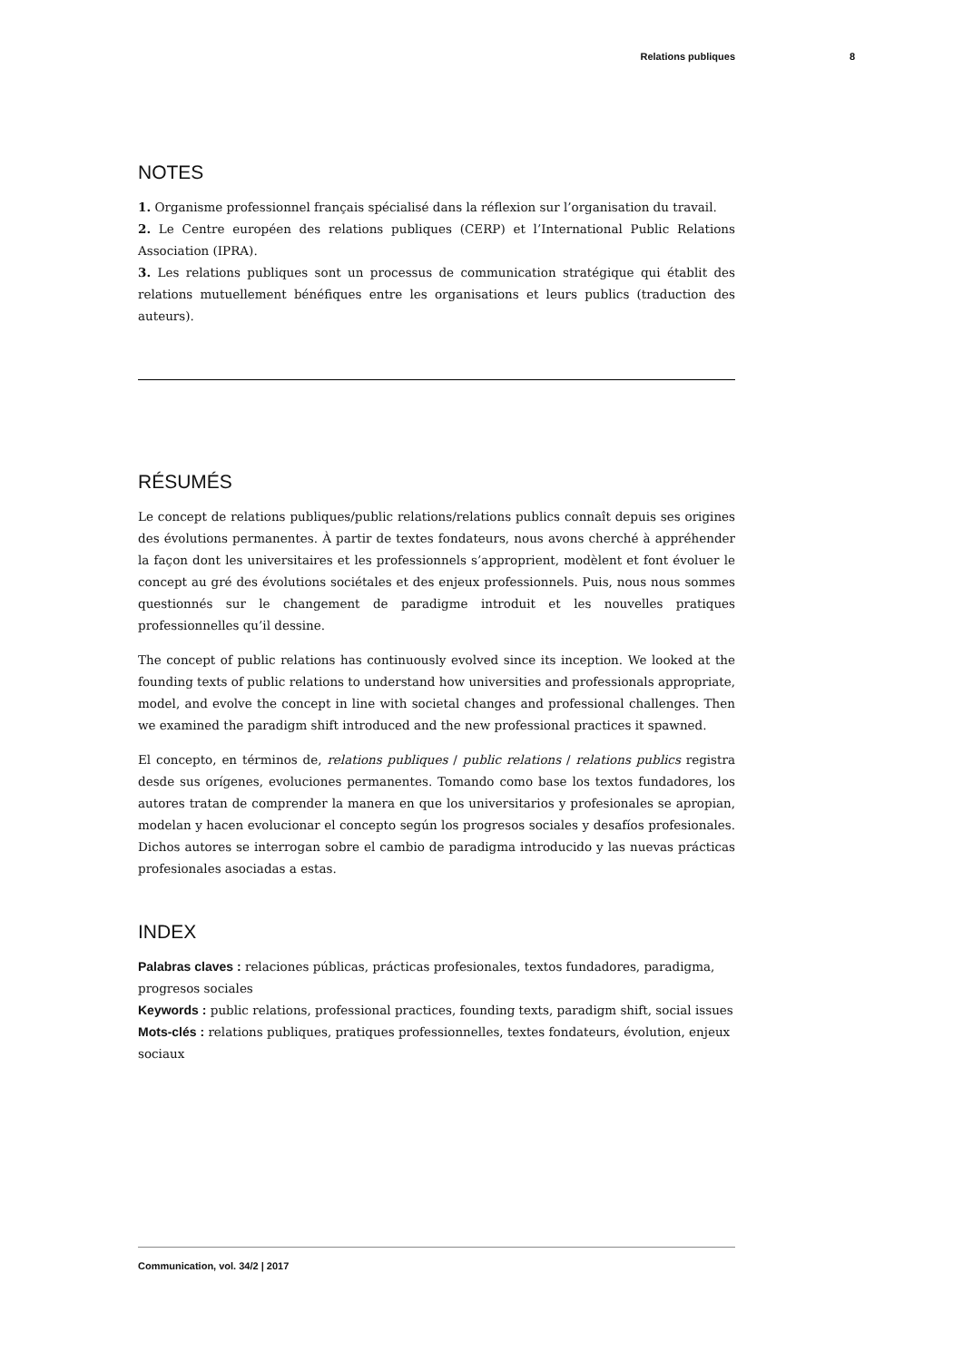Relations publiques 8
NOTES
1. Organisme professionnel français spécialisé dans la réflexion sur l’organisation du travail.
2. Le Centre européen des relations publiques (CERP) et l’International Public Relations Association (IPRA).
3. Les relations publiques sont un processus de communication stratégique qui établit des relations mutuellement bénéfiques entre les organisations et leurs publics (traduction des auteurs).
RÉSUMÉS
Le concept de relations publiques/public relations/relations publics connaît depuis ses origines des évolutions permanentes. À partir de textes fondateurs, nous avons cherché à appréhender la façon dont les universitaires et les professionnels s’approprient, modèlent et font évoluer le concept au gré des évolutions sociétales et des enjeux professionnels. Puis, nous nous sommes questionnés sur le changement de paradigme introduit et les nouvelles pratiques professionnelles qu’il dessine.
The concept of public relations has continuously evolved since its inception. We looked at the founding texts of public relations to understand how universities and professionals appropriate, model, and evolve the concept in line with societal changes and professional challenges. Then we examined the paradigm shift introduced and the new professional practices it spawned.
El concepto, en términos de, relations publiques / public relations / relations publics registra desde sus orígenes, evoluciones permanentes. Tomando como base los textos fundadores, los autores tratan de comprender la manera en que los universitarios y profesionales se apropian, modelan y hacen evolucionar el concepto según los progresos sociales y desafíos profesionales. Dichos autores se interrogan sobre el cambio de paradigma introducido y las nuevas prácticas profesionales asociadas a estas.
INDEX
Palabras claves : relaciones públicas, prácticas profesionales, textos fundadores, paradigma, progresos sociales
Keywords : public relations, professional practices, founding texts, paradigm shift, social issues
Mots-clés : relations publiques, pratiques professionnelles, textes fondateurs, évolution, enjeux sociaux
Communication, vol. 34/2 | 2017